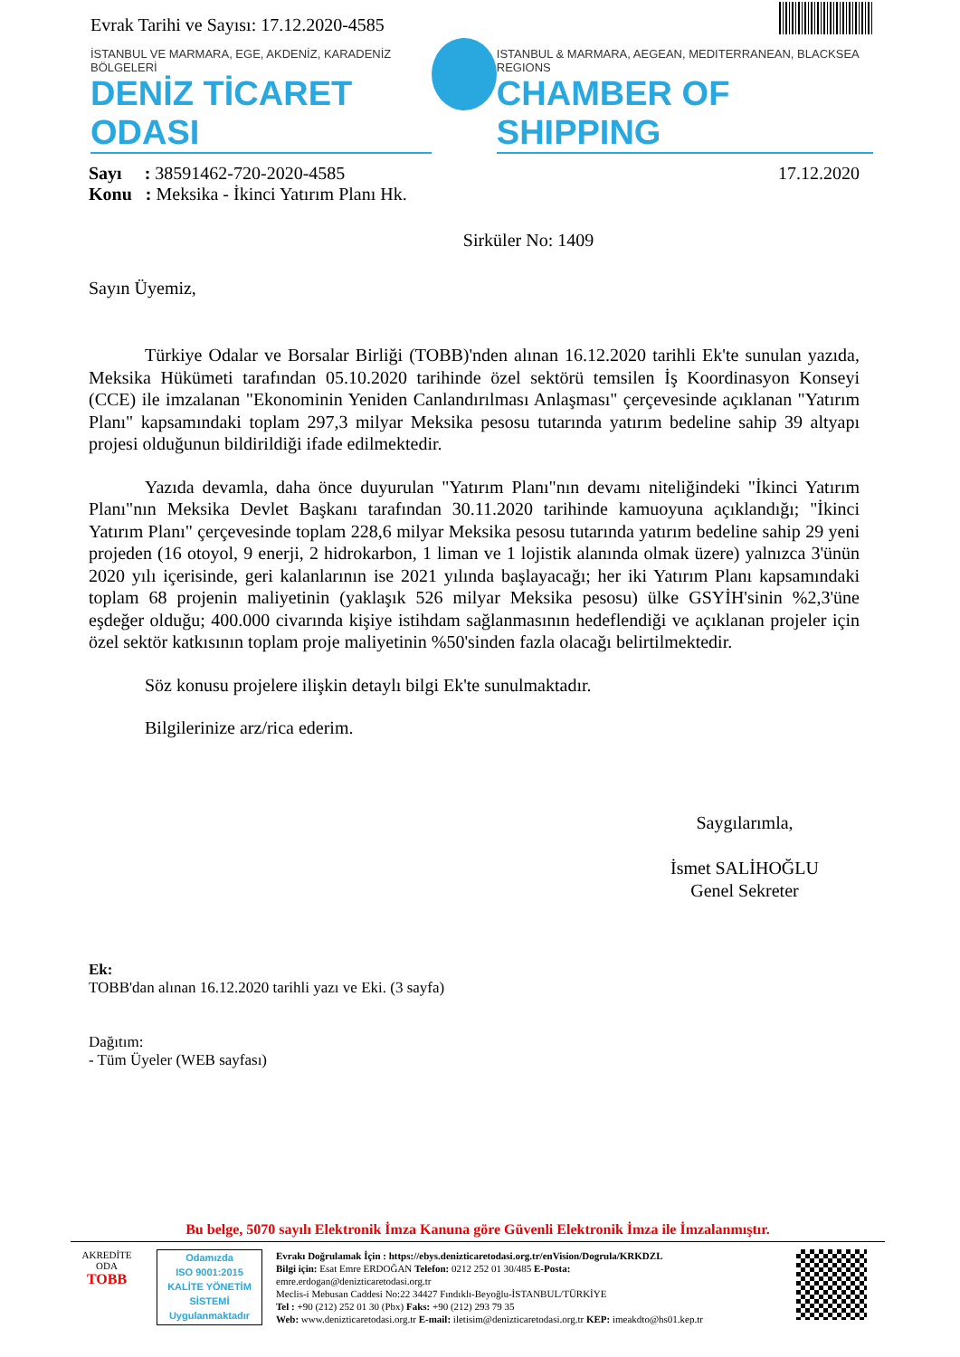Evrak Tarihi ve Sayısı: 17.12.2020-4585
İSTANBUL VE MARMARA, EGE, AKDENİZ, KARADENİZ BÖLGELERİ
DENİZ TİCARET ODASI
ISTANBUL & MARMARA, AEGEAN, MEDITERRANEAN, BLACKSEA REGIONS
CHAMBER OF SHIPPING
Sayı : 38591462-720-2020-4585
Konu : Meksika - İkinci Yatırım Planı Hk.
17.12.2020
Sirküler No: 1409
Sayın Üyemiz,
Türkiye Odalar ve Borsalar Birliği (TOBB)'nden alınan 16.12.2020 tarihli Ek'te sunulan yazıda, Meksika Hükümeti tarafından 05.10.2020 tarihinde özel sektörü temsilen İş Koordinasyon Konseyi (CCE) ile imzalanan "Ekonominin Yeniden Canlandırılması Anlaşması" çerçevesinde açıklanan "Yatırım Planı" kapsamındaki toplam 297,3 milyar Meksika pesosu tutarında yatırım bedeline sahip 39 altyapı projesi olduğunun bildirildiği ifade edilmektedir.
Yazıda devamla, daha önce duyurulan "Yatırım Planı"nın devamı niteliğindeki "İkinci Yatırım Planı"nın Meksika Devlet Başkanı tarafından 30.11.2020 tarihinde kamuoyuna açıklandığı; "İkinci Yatırım Planı" çerçevesinde toplam 228,6 milyar Meksika pesosu tutarında yatırım bedeline sahip 29 yeni projeden (16 otoyol, 9 enerji, 2 hidrokarbon, 1 liman ve 1 lojistik alanında olmak üzere) yalnızca 3'ünün 2020 yılı içerisinde, geri kalanlarının ise 2021 yılında başlayacağı; her iki Yatırım Planı kapsamındaki toplam 68 projenin maliyetinin (yaklaşık 526 milyar Meksika pesosu) ülke GSYİH'sinin %2,3'üne eşdeğer olduğu; 400.000 civarında kişiye istihdam sağlanmasının hedeflendiği ve açıklanan projeler için özel sektör katkısının toplam proje maliyetinin %50'sinden fazla olacağı belirtilmektedir.
Söz konusu projelere ilişkin detaylı bilgi Ek'te sunulmaktadır.
Bilgilerinize arz/rica ederim.
Saygılarımla,
İsmet SALİHOĞLU
Genel Sekreter
Ek:
TOBB'dan alınan 16.12.2020 tarihli yazı ve Eki. (3 sayfa)
Dağıtım:
- Tüm Üyeler (WEB sayfası)
Bu belge, 5070 sayılı Elektronik İmza Kanuna göre Güvenli Elektronik İmza ile İmzalanmıştır.
AKREDİTE
ODA
TOBB
Odamızda
ISO 9001:2015
KALİTE YÖNETİM
SİSTEMİ
Uygulanmaktadır
Evrakı Doğrulamak İçin : https://ebys.denizticaretodasi.org.tr/enVision/Dogrula/KRKDZL
Bilgi için: Esat Emre ERDOĞAN Telefon: 0212 252 01 30/485 E-Posta:
emre.erdogan@denizticaretodasi.org.tr
Meclis-i Mebusan Caddesi No:22 34427 Fındıklı-Beyoğlu-İSTANBUL/TÜRKİYE
Tel : +90 (212) 252 01 30 (Pbx) Faks: +90 (212) 293 79 35
Web: www.denizticaretodasi.org.tr E-mail: iletisim@denizticaretodasi.org.tr KEP: imeakdto@hs01.kep.tr